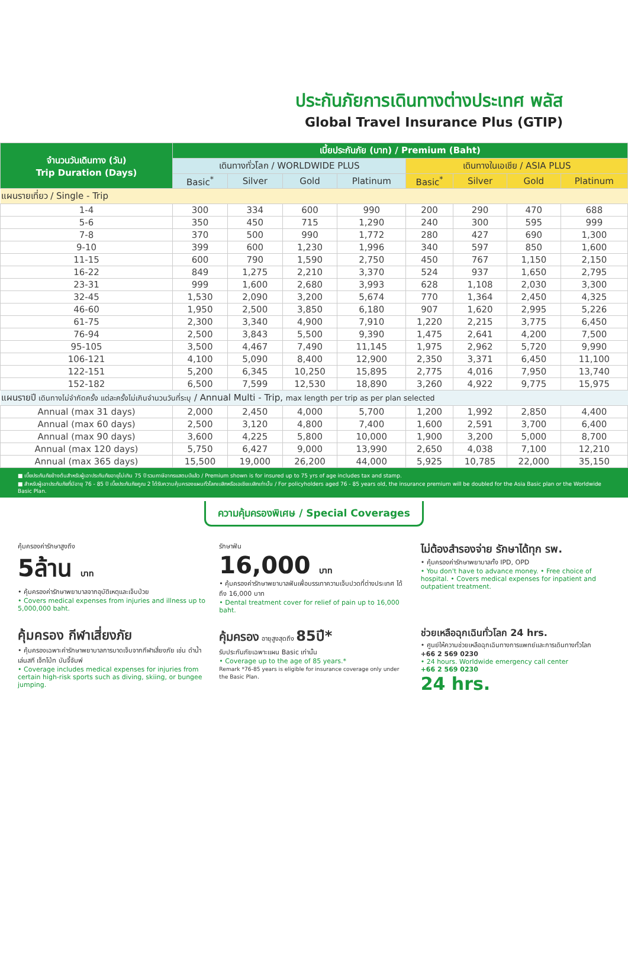ประกันภัยการเดินทางต่างประเทศ พลัส
Global Travel Insurance Plus (GTIP)
| จำนวนวันเดินทาง (วัน) Trip Duration (Days) | เบี้ยประกันภัย (บาท) / Premium (Baht) | | | | | | | |
| --- | --- | --- | --- | --- | --- | --- | --- | --- |
| | เดินทางทั่วโลก / WORLDWIDE PLUS | | | | เดินทางในเอเชีย / ASIA PLUS | | | |
| | Basic<sup>*</sup> | Silver | Gold | Platinum | Basic<sup>*</sup> | Silver | Gold | Platinum |
| แผนรายเที่ยว / Single - Trip | | | | | | | | |
| 1-4 | 300 | 334 | 600 | 990 | 200 | 290 | 470 | 688 |
| 5-6 | 350 | 450 | 715 | 1,290 | 240 | 300 | 595 | 999 |
| 7-8 | 370 | 500 | 990 | 1,772 | 280 | 427 | 690 | 1,300 |
| 9-10 | 399 | 600 | 1,230 | 1,996 | 340 | 597 | 850 | 1,600 |
| 11-15 | 600 | 790 | 1,590 | 2,750 | 450 | 767 | 1,150 | 2,150 |
| 16-22 | 849 | 1,275 | 2,210 | 3,370 | 524 | 937 | 1,650 | 2,795 |
| 23-31 | 999 | 1,600 | 2,680 | 3,993 | 628 | 1,108 | 2,030 | 3,300 |
| 32-45 | 1,530 | 2,090 | 3,200 | 5,674 | 770 | 1,364 | 2,450 | 4,325 |
| 46-60 | 1,950 | 2,500 | 3,850 | 6,180 | 907 | 1,620 | 2,995 | 5,226 |
| 61-75 | 2,300 | 3,340 | 4,900 | 7,910 | 1,220 | 2,215 | 3,775 | 6,450 |
| 76-94 | 2,500 | 3,843 | 5,500 | 9,390 | 1,475 | 2,641 | 4,200 | 7,500 |
| 95-105 | 3,500 | 4,467 | 7,490 | 11,145 | 1,975 | 2,962 | 5,720 | 9,990 |
| 106-121 | 4,100 | 5,090 | 8,400 | 12,900 | 2,350 | 3,371 | 6,450 | 11,100 |
| 122-151 | 5,200 | 6,345 | 10,250 | 15,895 | 2,775 | 4,016 | 7,950 | 13,740 |
| 152-182 | 6,500 | 7,599 | 12,530 | 18,890 | 3,260 | 4,922 | 9,775 | 15,975 |
| แผนรายปี เดินทางไม่จำกัดครั้ง แต่ละครั้งไม่เกินจำนวนวันที่ระบุ / Annual Multi - Trip, max length per trip as per plan selected | | | | | | | | |
| Annual (max 31 days) | 2,000 | 2,450 | 4,000 | 5,700 | 1,200 | 1,992 | 2,850 | 4,400 |
| Annual (max 60 days) | 2,500 | 3,120 | 4,800 | 7,400 | 1,600 | 2,591 | 3,700 | 6,400 |
| Annual (max 90 days) | 3,600 | 4,225 | 5,800 | 10,000 | 1,900 | 3,200 | 5,000 | 8,700 |
| Annual (max 120 days) | 5,750 | 6,427 | 9,000 | 13,990 | 2,650 | 4,038 | 7,100 | 12,210 |
| Annual (max 365 days) | 15,500 | 19,000 | 26,200 | 44,000 | 5,925 | 10,785 | 22,000 | 35,150 |
■ เบี้ยประกันภัยข้างต้นสำหรับผู้เอาประกันภัยอายุไม่เกิน 75 ปี รวมภาษีอากรแสตมป์แล้ว / Premium shown is for insured up to 75 yrs of age includes tax and stamp.
■ สำหรับผู้เอาประกันภัยที่มีอายุ 76 - 85 ปี เบี้ยประกันภัยคูณ 2 ได้รับความคุ้มครองแผนทั่วโลกเบสิกหรือเอเชียเบสิกเท่านั้น / For policyholders aged 76 - 85 years old, the insurance premium will be doubled for the Asia Basic plan or the Worldwide Basic Plan.
ความคุ้มครองพิเศษ / Special Coverages
คุ้มครองค่ารักษาสูงถึง
5ล้าน บาท
• คุ้มครองค่ารักษาพยาบาลจากอุบัติเหตุและเจ็บป่วย
• Covers medical expenses from injuries and illness up to 5,000,000 baht.
รักษาฟัน
16,000 บาท
• คุ้มครองค่ารักษาพยาบาลฟันเพื่อบรรเทาความเจ็บปวดที่ต่างประเทศ ได้ถึง 16,000 บาท
• Dental treatment cover for relief of pain up to 16,000 baht.
ไม่ต้องสำรองจ่าย รักษาได้ทุก รพ.
• คุ้มครองค่ารักษาพยาบาลทั้ง IPD, OPD
• You don't have to advance money. • Free choice of hospital. • Covers medical expenses for inpatient and outpatient treatment.
คุ้มครอง กีฬาเสี่ยงภัย
• คุ้มครองเฉพาะค่ารักษาพยาบาลการบาดเจ็บจากกีฬาเสี่ยงภัย เช่น ดำน้ำ เล่นสกี เจ็ทโบ้ท บันจี้จัมพ์
• Coverage includes medical expenses for injuries from certain high-risk sports such as diving, skiing, or bungee jumping.
คุ้มครอง อายุสูงสุดถึง 85ปี*
รับประกันภัยเฉพาะแผน Basic เท่านั้น
• Coverage up to the age of 85 years.*
Remark *76-85 years is eligible for insurance coverage only under the Basic Plan.
ช่วยเหลือฉุกเฉินทั่วโลก 24 hrs.
• ศูนย์ให้ความช่วยเหลือฉุกเฉินทางการแพทย์และการเดินทางทั่วโลก
+66 2 569 0230
• 24 hours. Worldwide emergency call center
+66 2 569 0230
24 hrs.